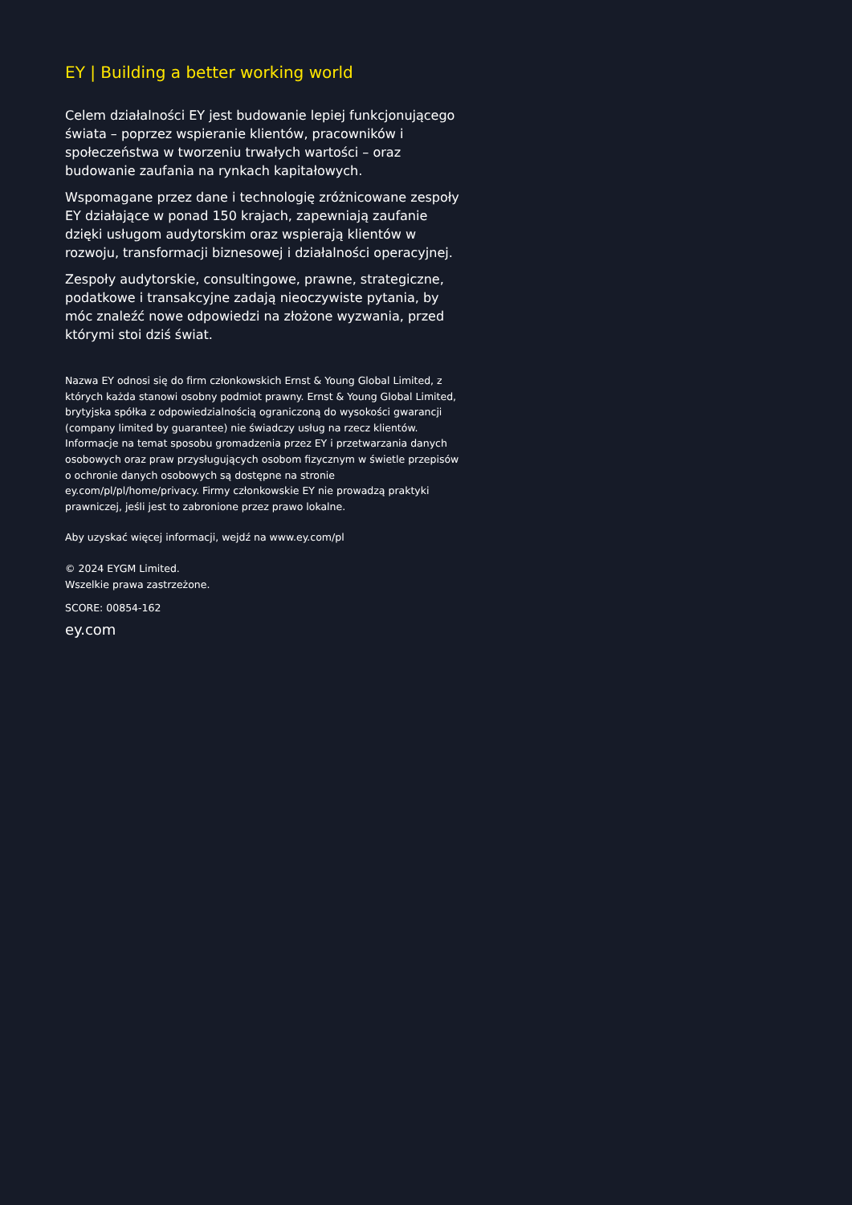EY | Building a better working world
Celem działalności EY jest budowanie lepiej funkcjonującego świata – poprzez wspieranie klientów, pracowników i społeczeństwa w tworzeniu trwałych wartości – oraz budowanie zaufania na rynkach kapitałowych.
Wspomagane przez dane i technologię zróżnicowane zespoły EY działające w ponad 150 krajach, zapewniają zaufanie dzięki usługom audytorskim oraz wspierają klientów w rozwoju, transformacji biznesowej i działalności operacyjnej.
Zespoły audytorskie, consultingowe, prawne, strategiczne, podatkowe i transakcyjne zadają nieoczywiste pytania, by móc znaleźć nowe odpowiedzi na złożone wyzwania, przed którymi stoi dziś świat.
Nazwa EY odnosi się do firm członkowskich Ernst & Young Global Limited, z których każda stanowi osobny podmiot prawny. Ernst & Young Global Limited, brytyjska spółka z odpowiedzialnością ograniczoną do wysokości gwarancji (company limited by guarantee) nie świadczy usług na rzecz klientów. Informacje na temat sposobu gromadzenia przez EY i przetwarzania danych osobowych oraz praw przysługujących osobom fizycznym w świetle przepisów o ochronie danych osobowych są dostępne na stronie ey.com/pl/pl/home/privacy. Firmy członkowskie EY nie prowadzą praktyki prawniczej, jeśli jest to zabronione przez prawo lokalne.
Aby uzyskać więcej informacji, wejdź na www.ey.com/pl
© 2024 EYGM Limited.
Wszelkie prawa zastrzeżone.
SCORE: 00854-162
ey.com